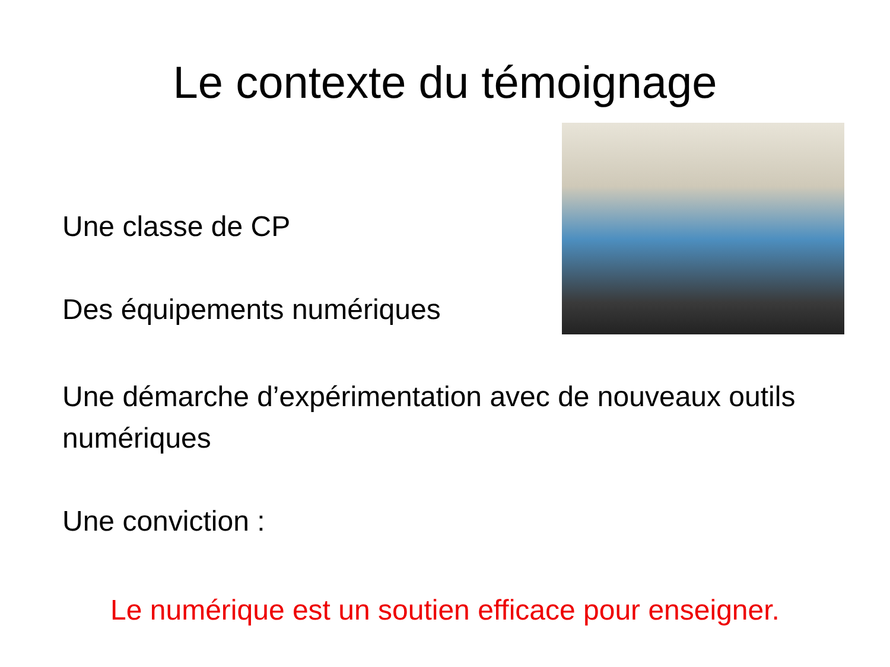Le contexte du témoignage
Une classe de CP
Des équipements numériques
Une démarche d’expérimentation avec de nouveaux outils numériques
Une conviction :
Le numérique est un soutien efficace pour enseigner.